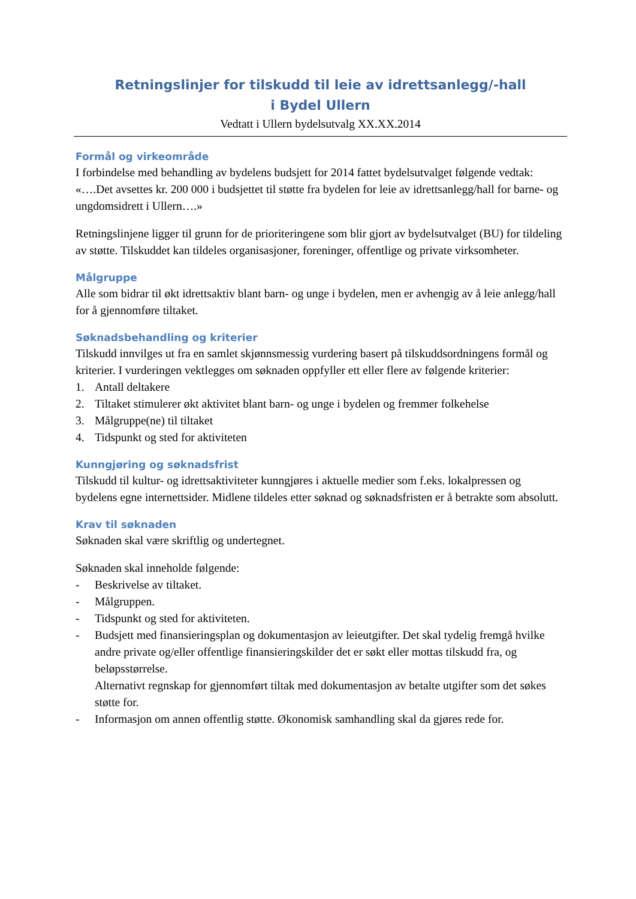Retningslinjer for tilskudd til leie av idrettsanlegg/-hall
i Bydel Ullern
Vedtatt i Ullern bydelsutvalg XX.XX.2014
Formål og virkeområde
I forbindelse med behandling av bydelens budsjett for 2014 fattet bydelsutvalget følgende vedtak: «….Det avsettes kr. 200 000 i budsjettet til støtte fra bydelen for leie av idrettsanlegg/hall for barne- og ungdomsidrett i Ullern….»
Retningslinjene ligger til grunn for de prioriteringene som blir gjort av bydelsutvalget (BU) for tildeling av støtte. Tilskuddet kan tildeles organisasjoner, foreninger, offentlige og private virksomheter.
Målgruppe
Alle som bidrar til økt idrettsaktiv blant barn- og unge i bydelen, men er avhengig av å leie anlegg/hall for å gjennomføre tiltaket.
Søknadsbehandling og kriterier
Tilskudd innvilges ut fra en samlet skjønnsmessig vurdering basert på tilskuddsordningens formål og kriterier. I vurderingen vektlegges om søknaden oppfyller ett eller flere av følgende kriterier:
1. Antall deltakere
2. Tiltaket stimulerer økt aktivitet blant barn- og unge i bydelen og fremmer folkehelse
3. Målgruppe(ne) til tiltaket
4. Tidspunkt og sted for aktiviteten
Kunngjøring og søknadsfrist
Tilskudd til kultur- og idrettsaktiviteter kunngjøres i aktuelle medier som f.eks. lokalpressen og bydelens egne internettsider. Midlene tildeles etter søknad og søknadsfristen er å betrakte som absolutt.
Krav til søknaden
Søknaden skal være skriftlig og undertegnet.
Søknaden skal inneholde følgende:
- Beskrivelse av tiltaket.
- Målgruppen.
- Tidspunkt og sted for aktiviteten.
- Budsjett med finansieringsplan og dokumentasjon av leieutgifter. Det skal tydelig fremgå hvilke andre private og/eller offentlige finansieringskilder det er søkt eller mottas tilskudd fra, og beløpsstørrelse.
Alternativt regnskap for gjennomført tiltak med dokumentasjon av betalte utgifter som det søkes støtte for.
- Informasjon om annen offentlig støtte. Økonomisk samhandling skal da gjøres rede for.